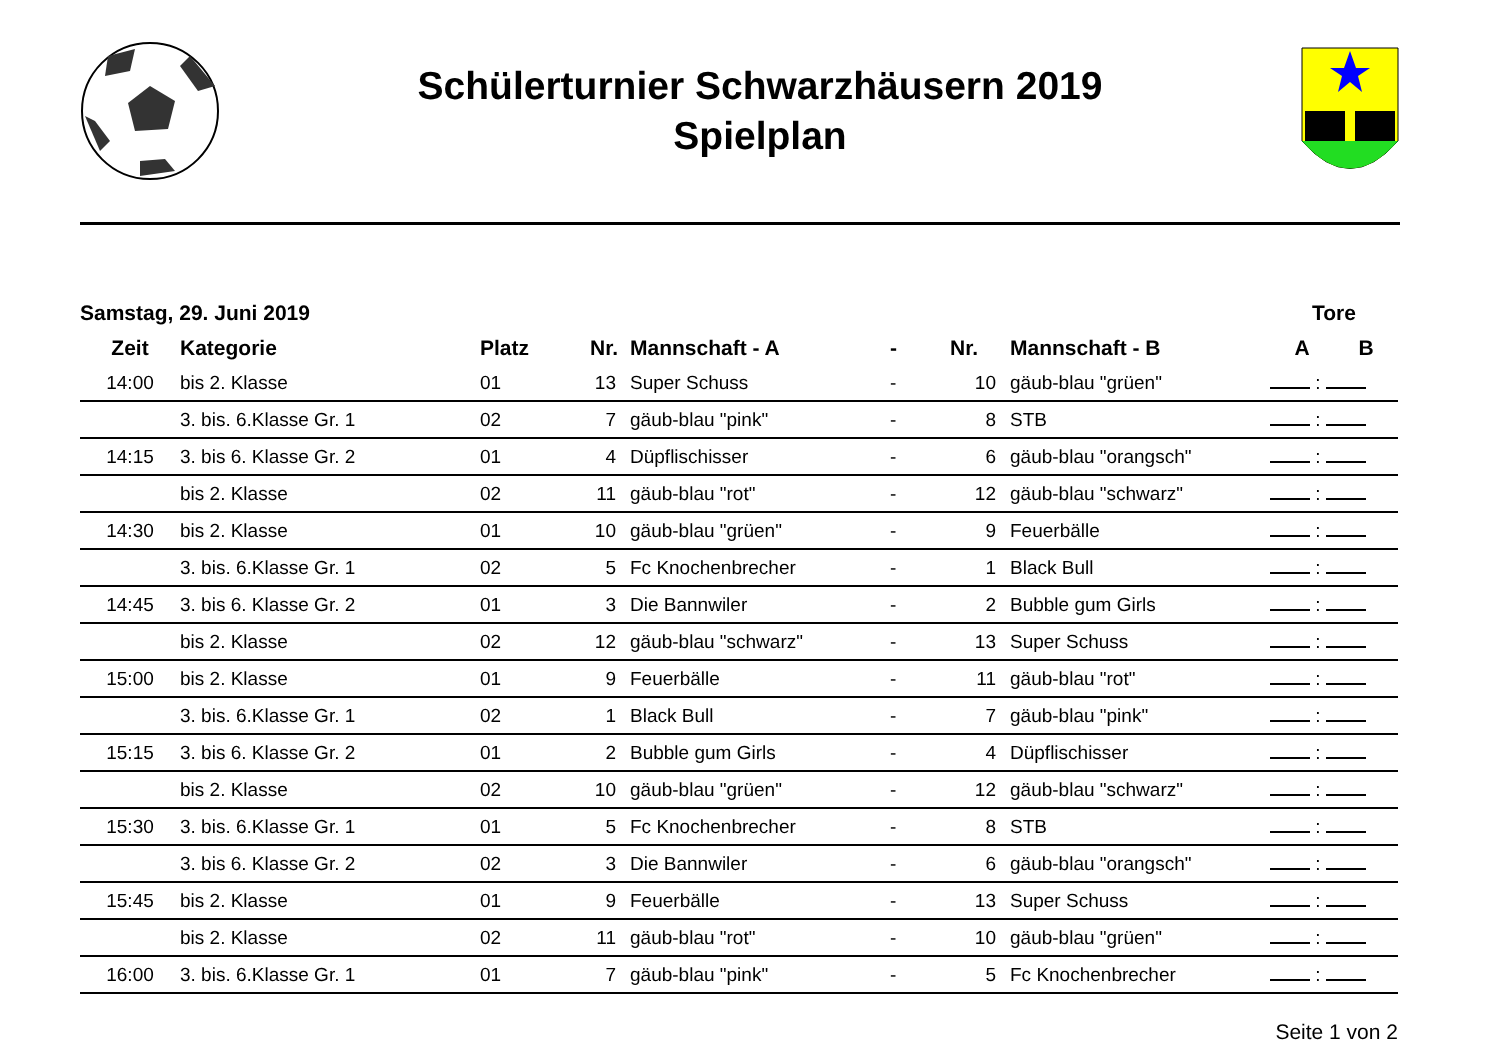Schülerturnier Schwarzhäusern 2019
Spielplan
| Samstag, 29. Juni 2019 | | | | | | | | | Tore | | |
| --- | --- | --- | --- | --- | --- | --- | --- | --- | --- | --- | --- |
| Zeit | Kategorie | Platz | Nr. | Mannschaft - A | - | Nr. | Mannschaft - B | | A | | B |
| 14:00 | bis 2. Klasse | 01 | 13 | Super Schuss | - | 10 | gäub-blau "grüen" | | : | | |
| | 3. bis. 6.Klasse Gr. 1 | 02 | 7 | gäub-blau "pink" | - | 8 | STB | | : | | |
| 14:15 | 3. bis 6. Klasse Gr. 2 | 01 | 4 | Düpflischisser | - | 6 | gäub-blau "orangsch" | | : | | |
| | bis 2. Klasse | 02 | 11 | gäub-blau "rot" | - | 12 | gäub-blau "schwarz" | | : | | |
| 14:30 | bis 2. Klasse | 01 | 10 | gäub-blau "grüen" | - | 9 | Feuerbälle | | : | | |
| | 3. bis. 6.Klasse Gr. 1 | 02 | 5 | Fc Knochenbrecher | - | 1 | Black Bull | | : | | |
| 14:45 | 3. bis 6. Klasse Gr. 2 | 01 | 3 | Die Bannwiler | - | 2 | Bubble gum Girls | | : | | |
| | bis 2. Klasse | 02 | 12 | gäub-blau "schwarz" | - | 13 | Super Schuss | | : | | |
| 15:00 | bis 2. Klasse | 01 | 9 | Feuerbälle | - | 11 | gäub-blau "rot" | | : | | |
| | 3. bis. 6.Klasse Gr. 1 | 02 | 1 | Black Bull | - | 7 | gäub-blau "pink" | | : | | |
| 15:15 | 3. bis 6. Klasse Gr. 2 | 01 | 2 | Bubble gum Girls | - | 4 | Düpflischisser | | : | | |
| | bis 2. Klasse | 02 | 10 | gäub-blau "grüen" | - | 12 | gäub-blau "schwarz" | | : | | |
| 15:30 | 3. bis. 6.Klasse Gr. 1 | 01 | 5 | Fc Knochenbrecher | - | 8 | STB | | : | | |
| | 3. bis 6. Klasse Gr. 2 | 02 | 3 | Die Bannwiler | - | 6 | gäub-blau "orangsch" | | : | | |
| 15:45 | bis 2. Klasse | 01 | 9 | Feuerbälle | - | 13 | Super Schuss | | : | | |
| | bis 2. Klasse | 02 | 11 | gäub-blau "rot" | - | 10 | gäub-blau "grüen" | | : | | |
| 16:00 | 3. bis. 6.Klasse Gr. 1 | 01 | 7 | gäub-blau "pink" | - | 5 | Fc Knochenbrecher | | : | | |
Seite 1 von 2